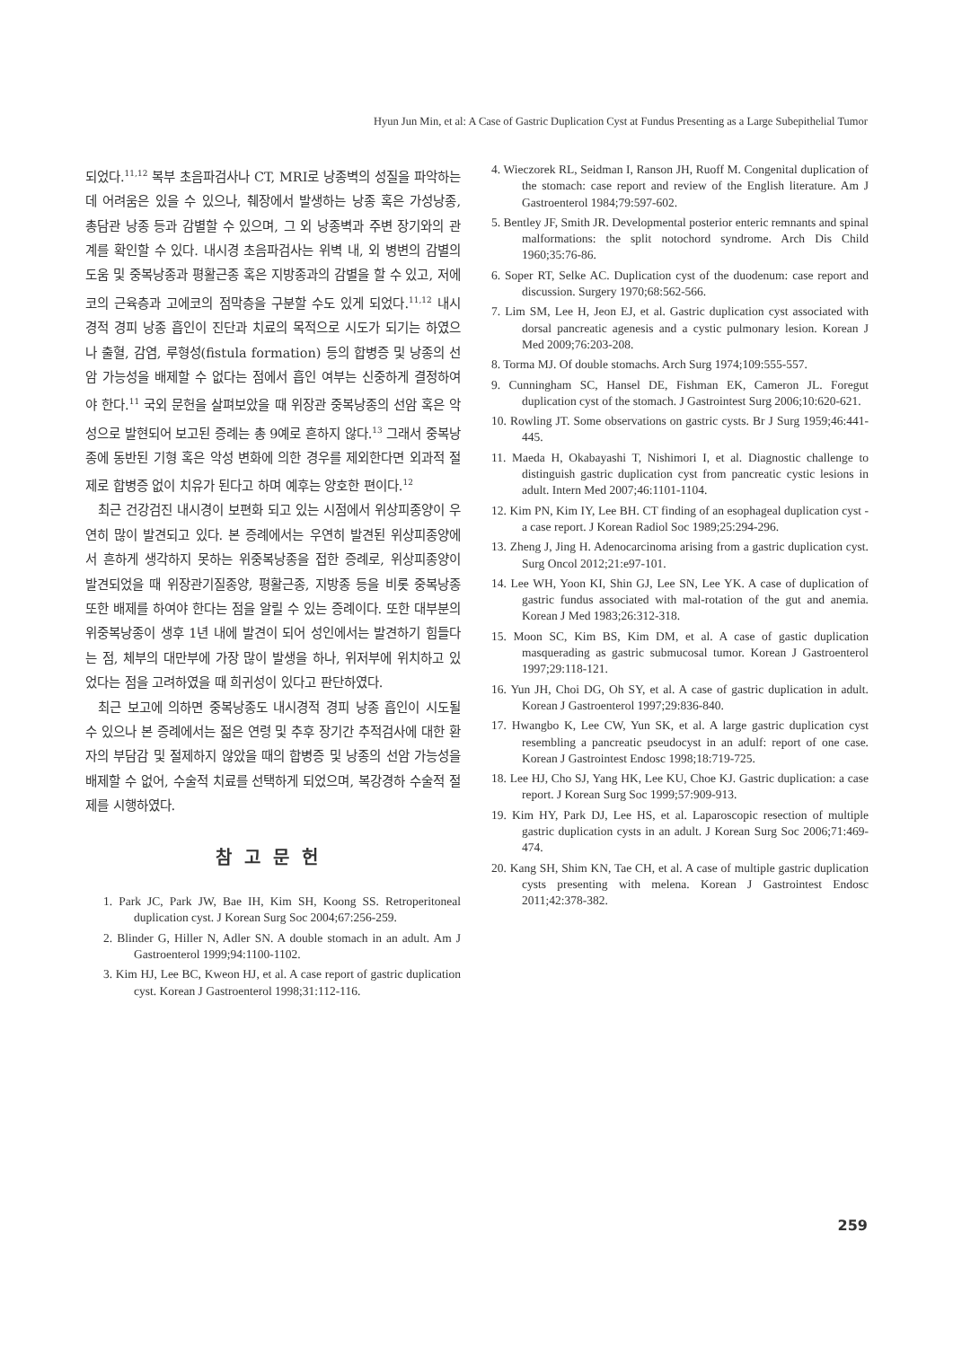Hyun Jun Min, et al: A Case of Gastric Duplication Cyst at Fundus Presenting as a Large Subepithelial Tumor
되었다.<sup>11,12</sup> 복부 초음파검사나 CT, MRI로 낭종벽의 성질을 파악하는 데 어려움은 있을 수 있으나, 췌장에서 발생하는 낭종 혹은 가성낭종, 총담관 낭종 등과 감별할 수 있으며, 그 외 낭종벽과 주변 장기와의 관계를 확인할 수 있다. 내시경 초음파검사는 위벽 내, 외 병변의 감별의 도움 및 중복낭종과 평활근종 혹은 지방종과의 감별을 할 수 있고, 저에코의 근육층과 고에코의 점막층을 구분할 수도 있게 되었다.<sup>11,12</sup> 내시경적 경피 낭종 흡인이 진단과 치료의 목적으로 시도가 되기는 하였으나 출혈, 감염, 루형성(fistula formation) 등의 합병증 및 낭종의 선암 가능성을 배제할 수 없다는 점에서 흡인 여부는 신중하게 결정하여야 한다.<sup>11</sup> 국외 문헌을 살펴보았을 때 위장관 중복낭종의 선암 혹은 악성으로 발현되어 보고된 증례는 총 9예로 흔하지 않다.<sup>13</sup> 그래서 중복낭종에 동반된 기형 혹은 악성 변화에 의한 경우를 제외한다면 외과적 절제로 합병증 없이 치유가 된다고 하며 예후는 양호한 편이다.<sup>12</sup>
최근 건강검진 내시경이 보편화 되고 있는 시점에서 위상피종양이 우연히 많이 발견되고 있다. 본 증례에서는 우연히 발견된 위상피종양에서 흔하게 생각하지 못하는 위중복낭종을 접한 증례로, 위상피종양이 발견되었을 때 위장관기질종양, 평활근종, 지방종 등을 비롯 중복낭종 또한 배제를 하여야 한다는 점을 알릴 수 있는 증례이다. 또한 대부분의 위중복낭종이 생후 1년 내에 발견이 되어 성인에서는 발견하기 힘들다는 점, 체부의 대만부에 가장 많이 발생을 하나, 위저부에 위치하고 있었다는 점을 고려하였을 때 희귀성이 있다고 판단하였다.
최근 보고에 의하면 중복낭종도 내시경적 경피 낭종 흡인이 시도될 수 있으나 본 증례에서는 젊은 연령 및 추후 장기간 추적검사에 대한 환자의 부담감 및 절제하지 않았을 때의 합병증 및 낭종의 선암 가능성을 배제할 수 없어, 수술적 치료를 선택하게 되었으며, 복강경하 수술적 절제를 시행하였다.
참고문헌
1. Park JC, Park JW, Bae IH, Kim SH, Koong SS. Retroperitoneal duplication cyst. J Korean Surg Soc 2004;67:256-259.
2. Blinder G, Hiller N, Adler SN. A double stomach in an adult. Am J Gastroenterol 1999;94:1100-1102.
3. Kim HJ, Lee BC, Kweon HJ, et al. A case report of gastric duplication cyst. Korean J Gastroenterol 1998;31:112-116.
4. Wieczorek RL, Seidman I, Ranson JH, Ruoff M. Congenital duplication of the stomach: case report and review of the English literature. Am J Gastroenterol 1984;79:597-602.
5. Bentley JF, Smith JR. Developmental posterior enteric remnants and spinal malformations: the split notochord syndrome. Arch Dis Child 1960;35:76-86.
6. Soper RT, Selke AC. Duplication cyst of the duodenum: case report and discussion. Surgery 1970;68:562-566.
7. Lim SM, Lee H, Jeon EJ, et al. Gastric duplication cyst associated with dorsal pancreatic agenesis and a cystic pulmonary lesion. Korean J Med 2009;76:203-208.
8. Torma MJ. Of double stomachs. Arch Surg 1974;109:555-557.
9. Cunningham SC, Hansel DE, Fishman EK, Cameron JL. Foregut duplication cyst of the stomach. J Gastrointest Surg 2006;10:620-621.
10. Rowling JT. Some observations on gastric cysts. Br J Surg 1959;46:441-445.
11. Maeda H, Okabayashi T, Nishimori I, et al. Diagnostic challenge to distinguish gastric duplication cyst from pancreatic cystic lesions in adult. Intern Med 2007;46:1101-1104.
12. Kim PN, Kim IY, Lee BH. CT finding of an esophageal duplication cyst -a case report. J Korean Radiol Soc 1989;25:294-296.
13. Zheng J, Jing H. Adenocarcinoma arising from a gastric duplication cyst. Surg Oncol 2012;21:e97-101.
14. Lee WH, Yoon KI, Shin GJ, Lee SN, Lee YK. A case of duplication of gastric fundus associated with mal-rotation of the gut and anemia. Korean J Med 1983;26:312-318.
15. Moon SC, Kim BS, Kim DM, et al. A case of gastic duplication masquerading as gastric submucosal tumor. Korean J Gastroenterol 1997;29:118-121.
16. Yun JH, Choi DG, Oh SY, et al. A case of gastric duplication in adult. Korean J Gastroenterol 1997;29:836-840.
17. Hwangbo K, Lee CW, Yun SK, et al. A large gastric duplication cyst resembling a pancreatic pseudocyst in an adulf: report of one case. Korean J Gastrointest Endosc 1998;18:719-725.
18. Lee HJ, Cho SJ, Yang HK, Lee KU, Choe KJ. Gastric duplication: a case report. J Korean Surg Soc 1999;57:909-913.
19. Kim HY, Park DJ, Lee HS, et al. Laparoscopic resection of multiple gastric duplication cysts in an adult. J Korean Surg Soc 2006;71:469-474.
20. Kang SH, Shim KN, Tae CH, et al. A case of multiple gastric duplication cysts presenting with melena. Korean J Gastrointest Endosc 2011;42:378-382.
259